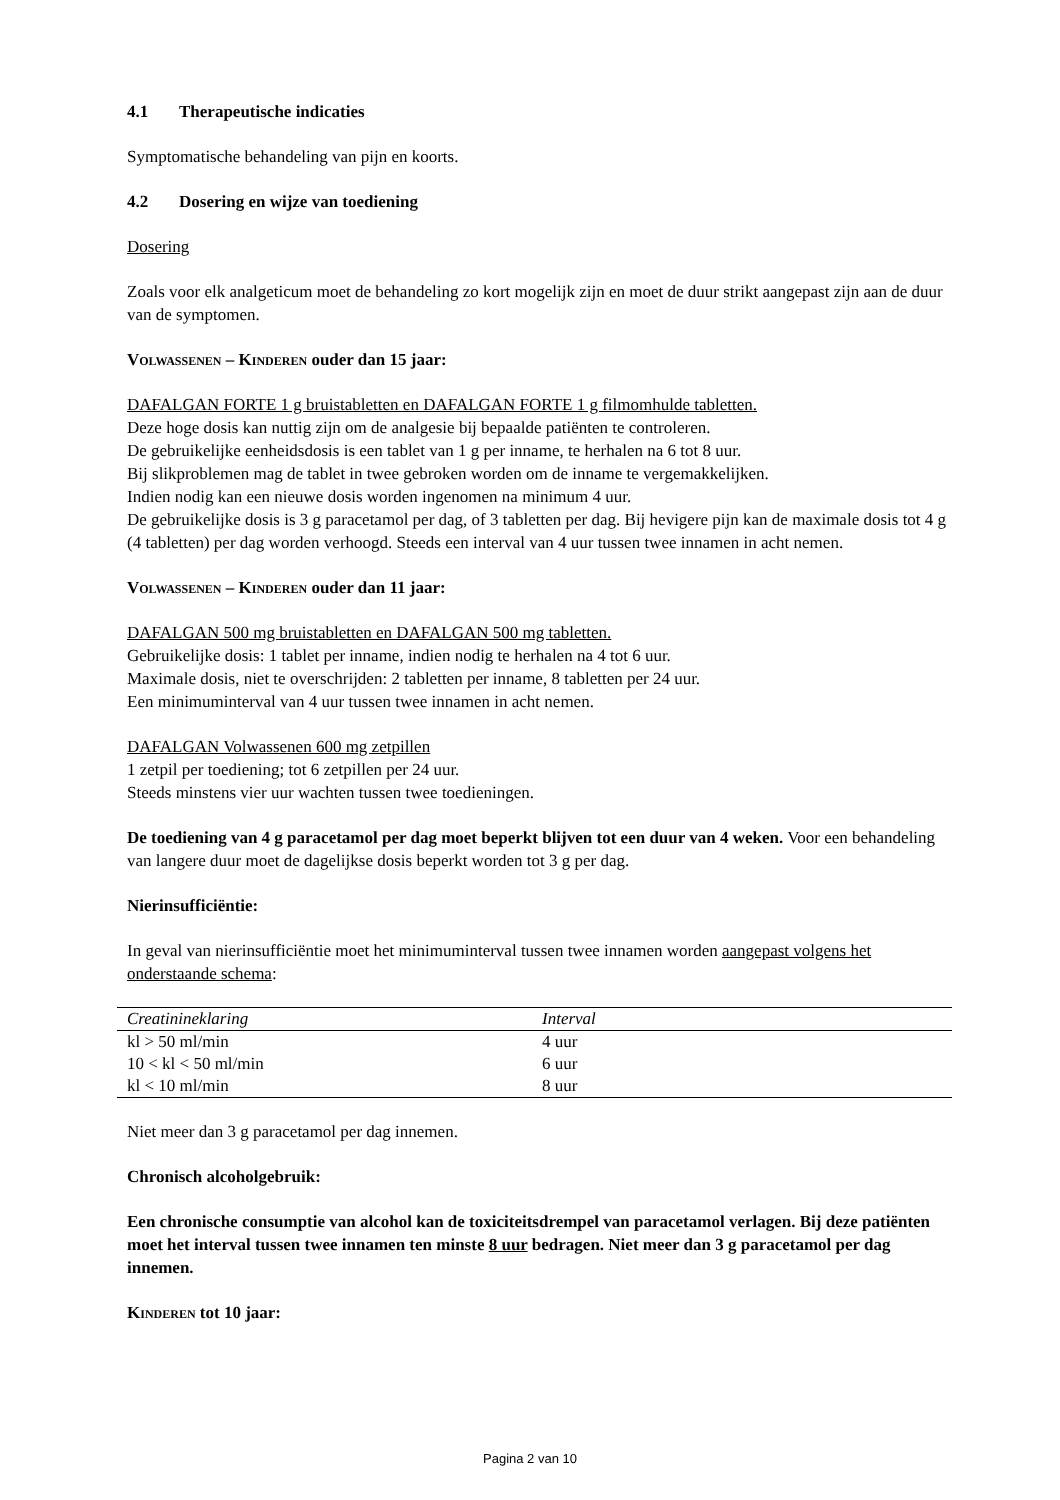4.1 Therapeutische indicaties
Symptomatische behandeling van pijn en koorts.
4.2 Dosering en wijze van toediening
Dosering
Zoals voor elk analgeticum moet de behandeling zo kort mogelijk zijn en moet de duur strikt aangepast zijn aan de duur van de symptomen.
Volwassenen – Kinderen ouder dan 15 jaar:
DAFALGAN FORTE 1 g bruistabletten en DAFALGAN FORTE 1 g filmomhulde tabletten.
Deze hoge dosis kan nuttig zijn om de analgesie bij bepaalde patiënten te controleren.
De gebruikelijke eenheidsdosis is een tablet van 1 g per inname, te herhalen na 6 tot 8 uur.
Bij slikproblemen mag de tablet in twee gebroken worden om de inname te vergemakkelijken.
Indien nodig kan een nieuwe dosis worden ingenomen na minimum 4 uur.
De gebruikelijke dosis is 3 g paracetamol per dag, of 3 tabletten per dag. Bij hevigere pijn kan de maximale dosis tot 4 g (4 tabletten) per dag worden verhoogd. Steeds een interval van 4 uur tussen twee innamen in acht nemen.
Volwassenen – Kinderen ouder dan 11 jaar:
DAFALGAN 500 mg bruistabletten en DAFALGAN 500 mg tabletten.
Gebruikelijke dosis: 1 tablet per inname, indien nodig te herhalen na 4 tot 6 uur.
Maximale dosis, niet te overschrijden: 2 tabletten per inname, 8 tabletten per 24 uur.
Een minimuminterval van 4 uur tussen twee innamen in acht nemen.
DAFALGAN Volwassenen 600 mg zetpillen
1 zetpil per toediening; tot 6 zetpillen per 24 uur.
Steeds minstens vier uur wachten tussen twee toedieningen.
De toediening van 4 g paracetamol per dag moet beperkt blijven tot een duur van 4 weken. Voor een behandeling van langere duur moet de dagelijkse dosis beperkt worden tot 3 g per dag.
Nierinsufficiëntie:
In geval van nierinsufficiëntie moet het minimuminterval tussen twee innamen worden aangepast volgens het onderstaande schema:
| Creatinineklaring | Interval |
| --- | --- |
| kl > 50 ml/min | 4 uur |
| 10 < kl < 50 ml/min | 6 uur |
| kl < 10 ml/min | 8 uur |
Niet meer dan 3 g paracetamol per dag innemen.
Chronisch alcoholgebruik:
Een chronische consumptie van alcohol kan de toxiciteitsdrempel van paracetamol verlagen. Bij deze patiënten moet het interval tussen twee innamen ten minste 8 uur bedragen. Niet meer dan 3 g paracetamol per dag innemen.
Kinderen tot 10 jaar:
Pagina 2 van 10